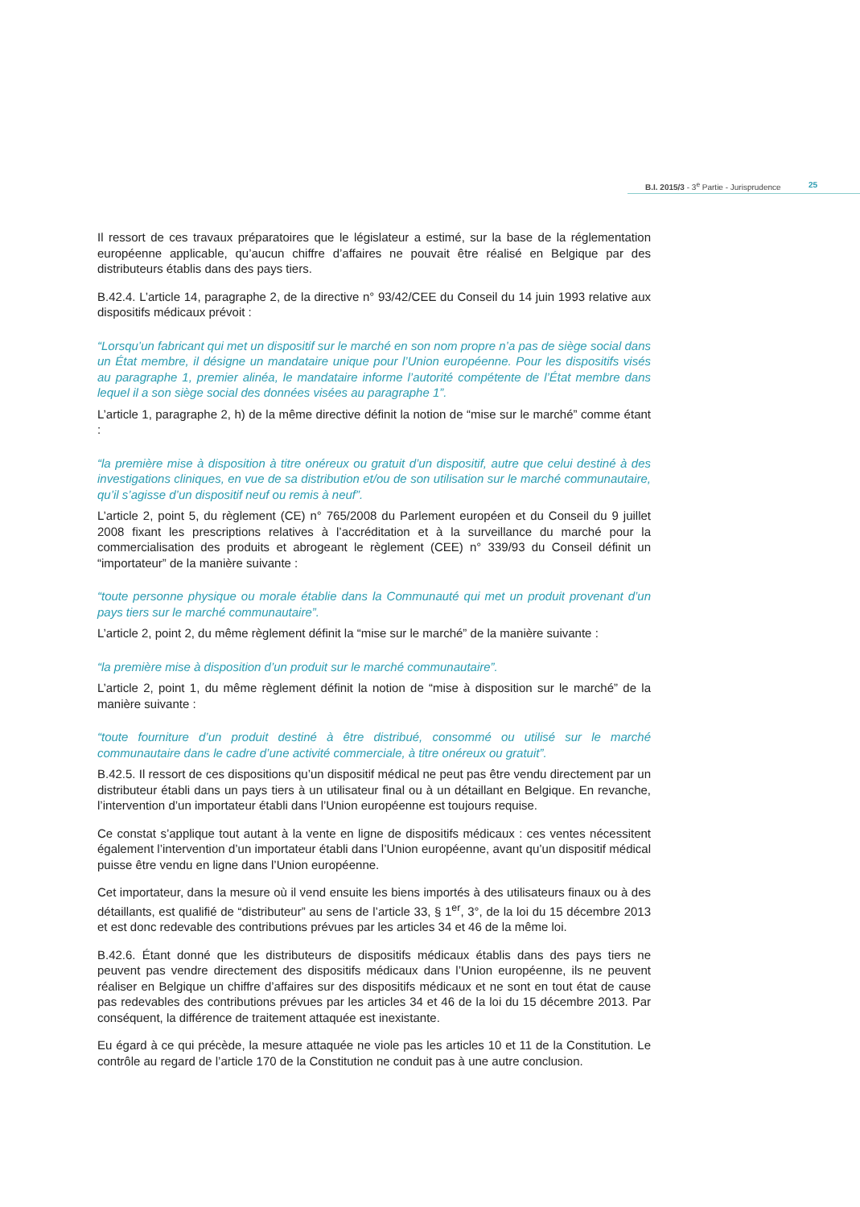B.I. 2015/3 - 3<sup>e</sup> Partie - Jurisprudence 25
Il ressort de ces travaux préparatoires que le législateur a estimé, sur la base de la réglementation européenne applicable, qu’aucun chiffre d’affaires ne pouvait être réalisé en Belgique par des distributeurs établis dans des pays tiers.
B.42.4. L’article 14, paragraphe 2, de la directive n° 93/42/CEE du Conseil du 14 juin 1993 relative aux dispositifs médicaux prévoit :
“Lorsqu’un fabricant qui met un dispositif sur le marché en son nom propre n’a pas de siège social dans un État membre, il désigne un mandataire unique pour l’Union européenne. Pour les dispositifs visés au paragraphe 1, premier alinéa, le mandataire informe l’autorité compétente de l’État membre dans lequel il a son siège social des données visées au paragraphe 1”.
L’article 1, paragraphe 2, h) de la même directive définit la notion de “mise sur le marché” comme étant :
“la première mise à disposition à titre onéreux ou gratuit d’un dispositif, autre que celui destiné à des investigations cliniques, en vue de sa distribution et/ou de son utilisation sur le marché communautaire, qu’il s’agisse d’un dispositif neuf ou remis à neuf”.
L’article 2, point 5, du règlement (CE) n° 765/2008 du Parlement européen et du Conseil du 9 juillet 2008 fixant les prescriptions relatives à l’accréditation et à la surveillance du marché pour la commercialisation des produits et abrogeant le règlement (CEE) n° 339/93 du Conseil définit un “importateur” de la manière suivante :
“toute personne physique ou morale établie dans la Communauté qui met un produit provenant d’un pays tiers sur le marché communautaire”.
L’article 2, point 2, du même règlement définit la “mise sur le marché” de la manière suivante :
“la première mise à disposition d’un produit sur le marché communautaire”.
L’article 2, point 1, du même règlement définit la notion de “mise à disposition sur le marché” de la manière suivante :
“toute fourniture d’un produit destiné à être distribué, consommé ou utilisé sur le marché communautaire dans le cadre d’une activité commerciale, à titre onéreux ou gratuit”.
B.42.5. Il ressort de ces dispositions qu’un dispositif médical ne peut pas être vendu directement par un distributeur établi dans un pays tiers à un utilisateur final ou à un détaillant en Belgique. En revanche, l’intervention d’un importateur établi dans l’Union européenne est toujours requise.
Ce constat s’applique tout autant à la vente en ligne de dispositifs médicaux : ces ventes nécessitent également l’intervention d’un importateur établi dans l’Union européenne, avant qu’un dispositif médical puisse être vendu en ligne dans l’Union européenne.
Cet importateur, dans la mesure où il vend ensuite les biens importés à des utilisateurs finaux ou à des détaillants, est qualifié de “distributeur” au sens de l’article 33, § 1<sup>er</sup>, 3°, de la loi du 15 décembre 2013 et est donc redevable des contributions prévues par les articles 34 et 46 de la même loi.
B.42.6. Étant donné que les distributeurs de dispositifs médicaux établis dans des pays tiers ne peuvent pas vendre directement des dispositifs médicaux dans l’Union européenne, ils ne peuvent réaliser en Belgique un chiffre d’affaires sur des dispositifs médicaux et ne sont en tout état de cause pas redevables des contributions prévues par les articles 34 et 46 de la loi du 15 décembre 2013. Par conséquent, la différence de traitement attaquée est inexistante.
Eu égard à ce qui précède, la mesure attaquée ne viole pas les articles 10 et 11 de la Constitution. Le contrôle au regard de l’article 170 de la Constitution ne conduit pas à une autre conclusion.